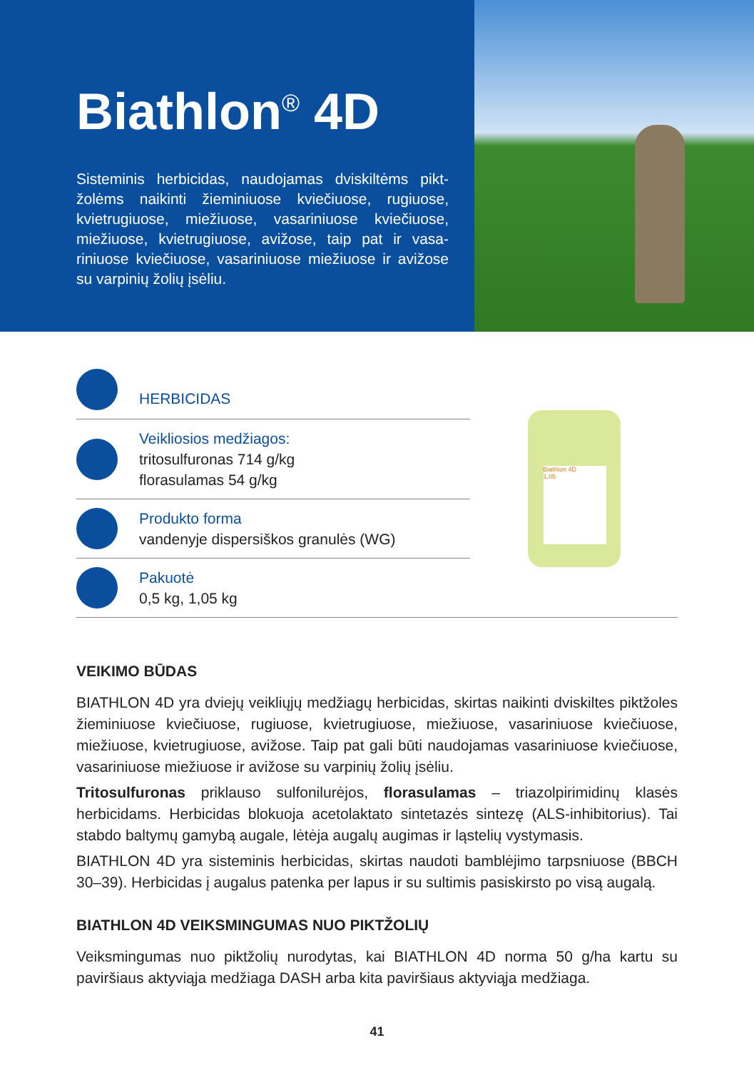Biathlon<sup>®</sup> 4D
Sisteminis herbicidas, naudojamas dviskiltėms pikt­žolėms naikinti žieminiuose kviečiuose, rugiuose, kvietrugiuose, miežiuose, vasariniuose kviečiuose, miežiuose, kvietrugiuose, avižose, taip pat ir vasa­riniuose kviečiuose, vasariniuose miežiuose ir avižo­se su varpinių žolių įsėliu.
HERBICIDAS
Veikliosios medžiagos:
tritosulfuronas 714 g/kg
florasulamas 54 g/kg
Produkto forma
vandenyje dispersiškos granulės (WG)
Pakuotė
0,5 kg, 1,05 kg
Biathlon 4D
1,05
VEIKIMO BŪDAS
BIATHLON 4D yra dviejų veikliųjų medžiagų herbicidas, skirtas naikinti dviskiltes piktžoles žieminiuose kviečiuose, rugiuose, kvietrugiuose, miežiuose, vasariniuose kviečiuose, miežiuose, kvietrugiuose, avižose. Taip pat gali būti naudojamas vasari­niuose kviečiuose, vasariniuose miežiuose ir avižose su varpinių žolių įsėliu.
Tritosulfuronas priklauso sulfonilurėjos, florasulamas – triazolpirimidinų klasės herbicidams. Herbicidas blokuoja acetolaktato sintetazės sintezę (ALS-inhibitorius). Tai stabdo baltymų gamybą augale, lėtėja augalų augimas ir ląstelių vystymasis.
BIATHLON 4D yra sisteminis herbicidas, skirtas naudoti bamblėjimo tarpsniuose (BBCH 30–39). Herbicidas į augalus patenka per lapus ir su sultimis pasiskirsto po visą augalą.
BIATHLON 4D VEIKSMINGUMAS NUO PIKTŽOLIŲ
Veiksmingumas nuo piktžolių nurodytas, kai BIATHLON 4D norma 50 g/ha kartu su paviršiaus aktyviąja medžiaga DASH arba kita paviršiaus aktyviąja medžiaga.
41